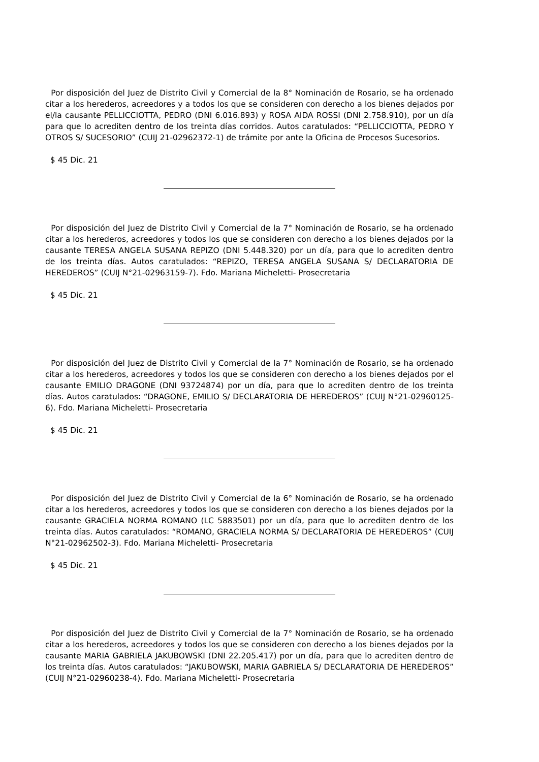Por disposición del Juez de Distrito Civil y Comercial de la 8° Nominación de Rosario, se ha ordenado citar a los herederos, acreedores y a todos los que se consideren con derecho a los bienes dejados por el/la causante PELLICCIOTTA, PEDRO (DNI 6.016.893) y ROSA AIDA ROSSI (DNI 2.758.910), por un día para que lo acrediten dentro de los treinta días corridos. Autos caratulados: “PELLICCIOTTA, PEDRO Y OTROS S/ SUCESORIO” (CUIJ 21-02962372-1) de trámite por ante la Oficina de Procesos Sucesorios.
$ 45 Dic. 21
Por disposición del Juez de Distrito Civil y Comercial de la 7° Nominación de Rosario, se ha ordenado citar a los herederos, acreedores y todos los que se consideren con derecho a los bienes dejados por la causante TERESA ANGELA SUSANA REPIZO (DNI 5.448.320) por un día, para que lo acrediten dentro de los treinta días. Autos caratulados: “REPIZO, TERESA ANGELA SUSANA S/ DECLARATORIA DE HEREDEROS” (CUIJ N°21-02963159-7). Fdo. Mariana Micheletti- Prosecretaria
$ 45 Dic. 21
Por disposición del Juez de Distrito Civil y Comercial de la 7° Nominación de Rosario, se ha ordenado citar a los herederos, acreedores y todos los que se consideren con derecho a los bienes dejados por el causante EMILIO DRAGONE (DNI 93724874) por un día, para que lo acrediten dentro de los treinta días. Autos caratulados: “DRAGONE, EMILIO S/ DECLARATORIA DE HEREDEROS” (CUIJ N°21-02960125-6). Fdo. Mariana Micheletti- Prosecretaria
$ 45 Dic. 21
Por disposición del Juez de Distrito Civil y Comercial de la 6° Nominación de Rosario, se ha ordenado citar a los herederos, acreedores y todos los que se consideren con derecho a los bienes dejados por la causante GRACIELA NORMA ROMANO (LC 5883501) por un día, para que lo acrediten dentro de los treinta días. Autos caratulados: “ROMANO, GRACIELA NORMA S/ DECLARATORIA DE HEREDEROS” (CUIJ N°21-02962502-3). Fdo. Mariana Micheletti- Prosecretaria
$ 45 Dic. 21
Por disposición del Juez de Distrito Civil y Comercial de la 7° Nominación de Rosario, se ha ordenado citar a los herederos, acreedores y todos los que se consideren con derecho a los bienes dejados por la causante MARIA GABRIELA JAKUBOWSKI (DNI 22.205.417) por un día, para que lo acrediten dentro de los treinta días. Autos caratulados: “JAKUBOWSKI, MARIA GABRIELA S/ DECLARATORIA DE HEREDEROS” (CUIJ N°21-02960238-4). Fdo. Mariana Micheletti- Prosecretaria